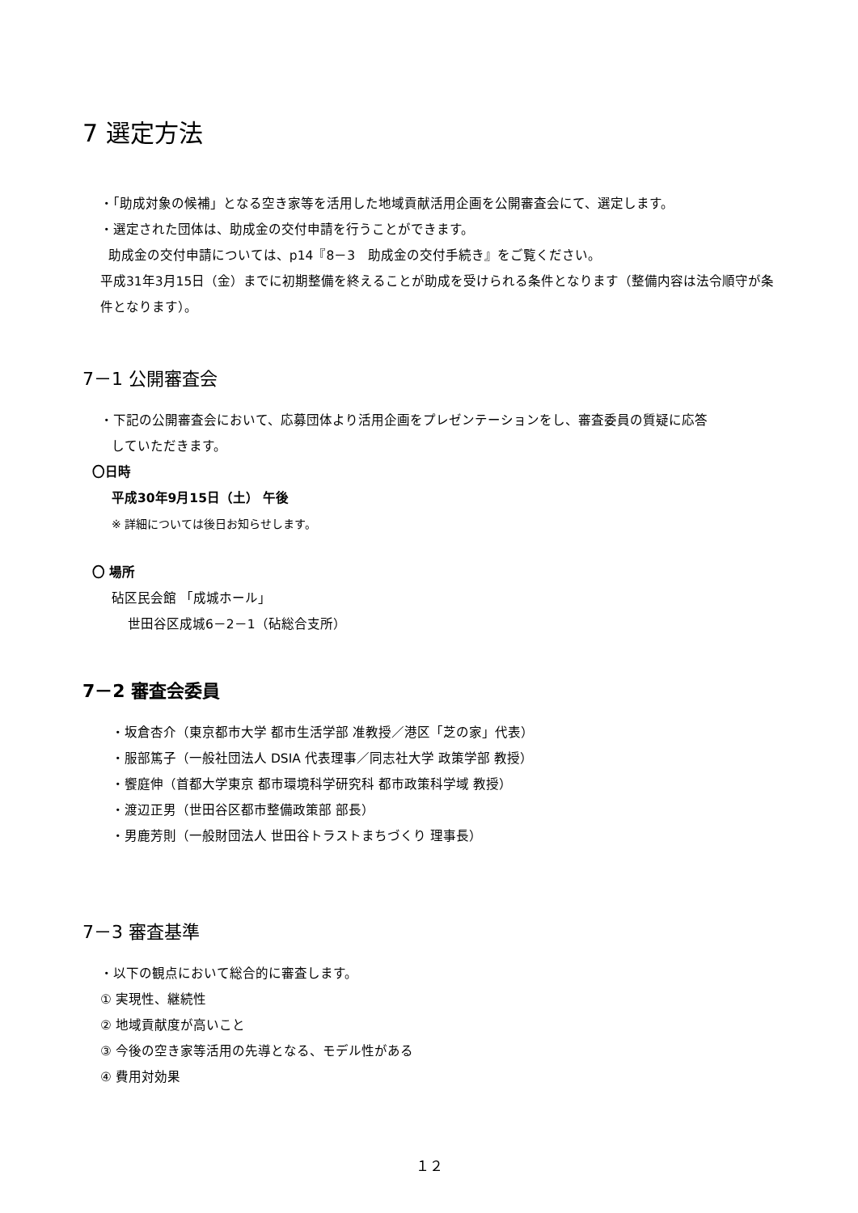7 選定方法
・「助成対象の候補」となる空き家等を活用した地域貢献活用企画を公開審査会にて、選定します。
・選定された団体は、助成金の交付申請を行うことができます。
助成金の交付申請については、p14『8－3　助成金の交付手続き』をご覧ください。
平成31年3月15日（金）までに初期整備を終えることが助成を受けられる条件となります（整備内容は法令順守が条件となります）。
7－1 公開審査会
・下記の公開審査会において、応募団体より活用企画をプレゼンテーションをし、審査委員の質疑に応答
していただきます。
〇日時
平成30年9月15日（土） 午後
※ 詳細については後日お知らせします。
〇 場所
砧区民会館 「成城ホール」
世田谷区成城6－2－1（砧総合支所）
7－2 審査会委員
・坂倉杏介（東京都市大学 都市生活学部 准教授／港区「芝の家」代表）
・服部篤子（一般社団法人 DSIA 代表理事／同志社大学 政策学部 教授）
・饗庭伸（首都大学東京 都市環境科学研究科 都市政策科学域 教授）
・渡辺正男（世田谷区都市整備政策部 部長）
・男鹿芳則（一般財団法人 世田谷トラストまちづくり 理事長）
7－3 審査基準
・以下の観点において総合的に審査します。
① 実現性、継続性
② 地域貢献度が高いこと
③ 今後の空き家等活用の先導となる、モデル性がある
④ 費用対効果
１２